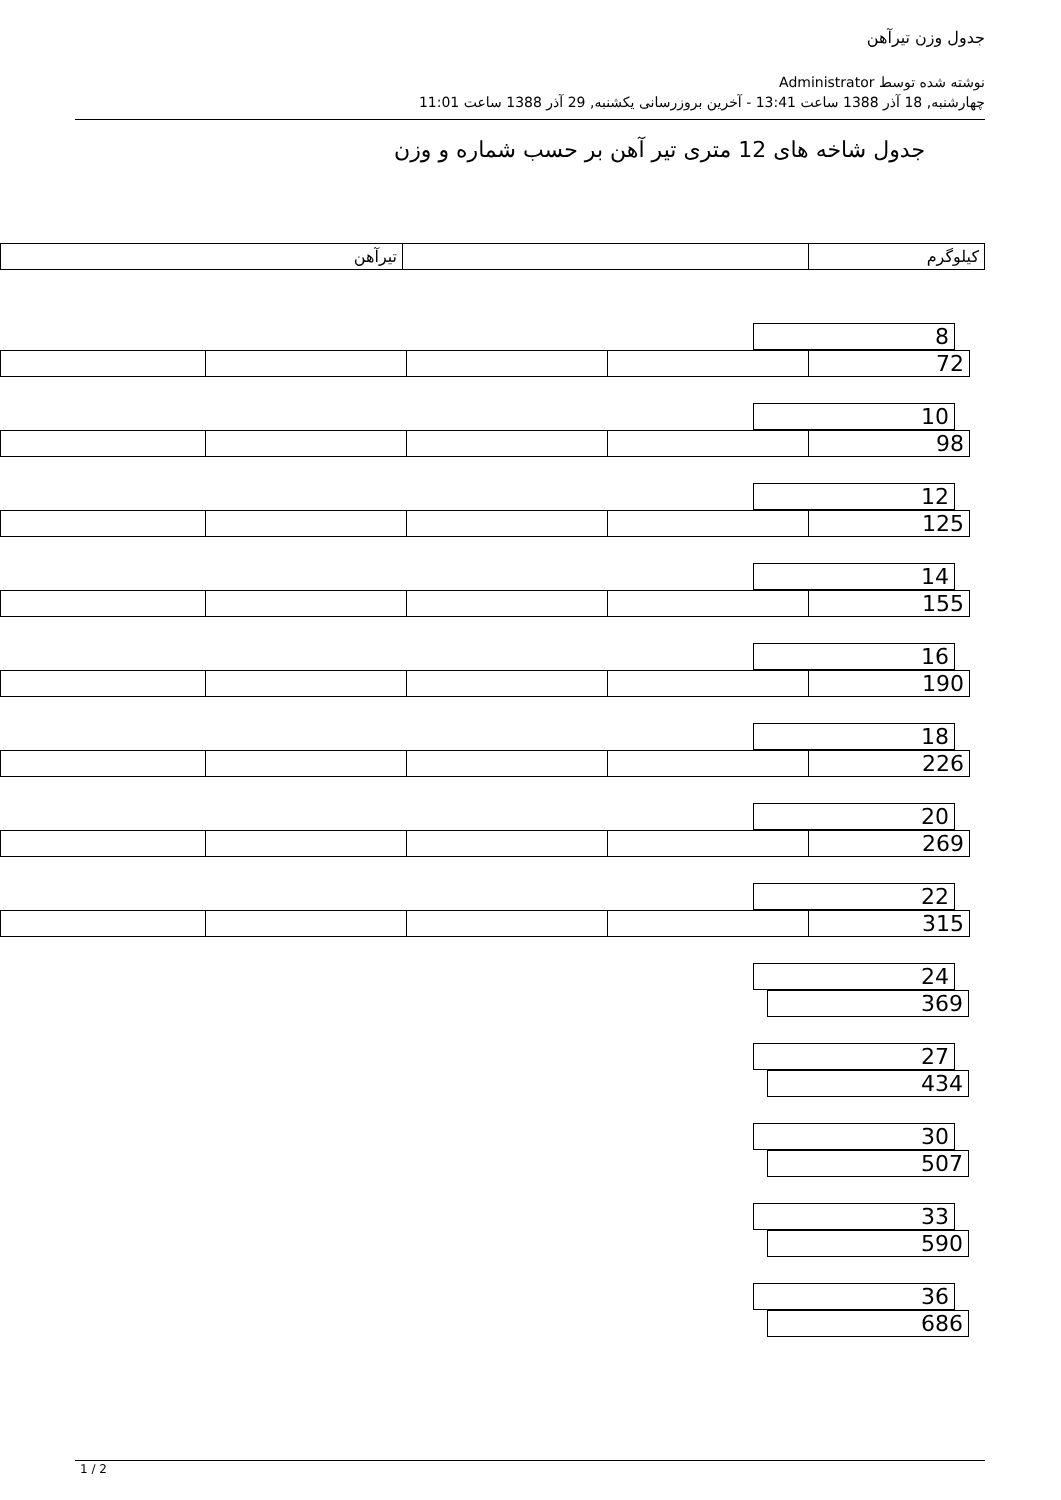جدول وزن تیرآهن
نوشته شده توسط Administrator
چهارشنبه, 18 آذر 1388 ساعت 13:41 - آخرین بروزرسانی یکشنبه, 29 آذر 1388 ساعت 11:01
جدول شاخه های 12 متری تیر آهن بر حسب شماره و وزن
| تیرآهن | | کیلوگرم |
| 8 |
| | | | | 72 |
| 10 |
| | | | | 98 |
| 12 |
| | | | | 125 |
| 14 |
| | | | | 155 |
| 16 |
| | | | | 190 |
| 18 |
| | | | | 226 |
| 20 |
| | | | | 269 |
| 22 |
| | | | | 315 |
| 24 |
| 369 |
| 27 |
| 434 |
| 30 |
| 507 |
| 33 |
| 590 |
| 36 |
| 686 |
1 / 2